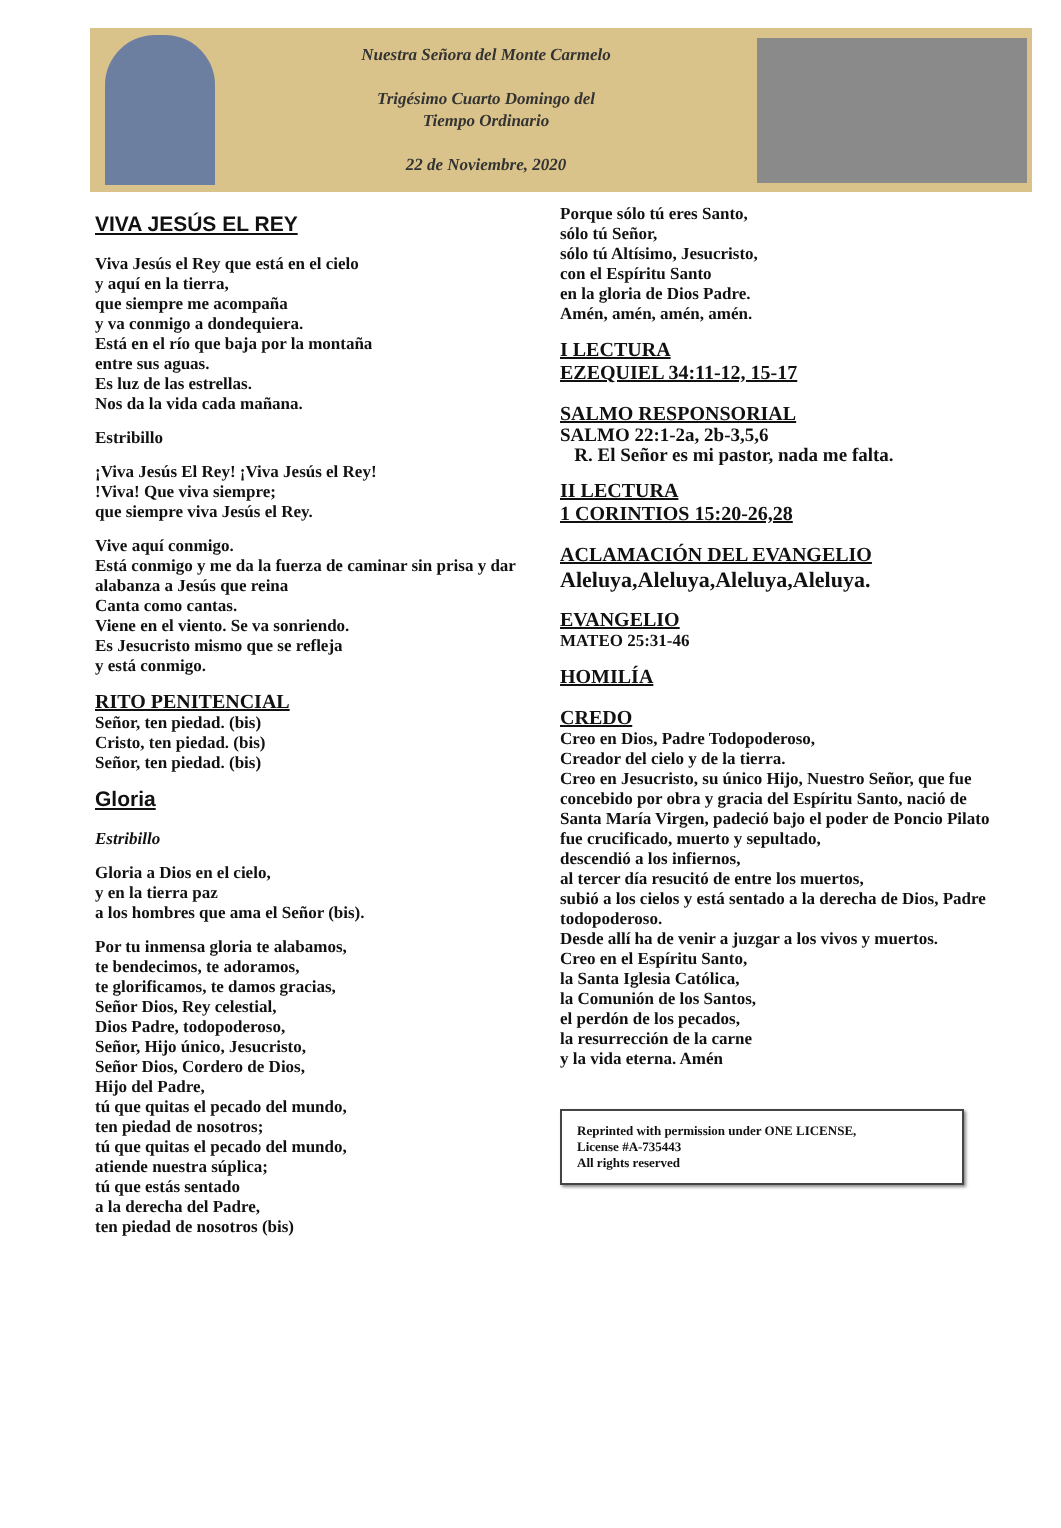Nuestra Señora del Monte Carmelo
Trigésimo Cuarto Domingo del
Tiempo Ordinario
22 de Noviembre, 2020
VIVA JESÚS EL REY
Viva Jesús el Rey que está en el cielo
y aquí en la tierra,
que siempre me acompaña
y va conmigo a dondequiera.
Está en el río que baja por la montaña
entre sus aguas.
Es luz de las estrellas.
Nos da la vida cada mañana.
Estribillo
¡Viva Jesús El Rey! ¡Viva Jesús el Rey!
!Viva! Que viva siempre;
que siempre viva Jesús el Rey.
Vive aquí conmigo.
Está conmigo y me da la fuerza de caminar sin prisa y dar alabanza a Jesús que reina
Canta como cantas.
Viene en el viento. Se va sonriendo.
Es Jesucristo mismo que se refleja
y está conmigo.
RITO PENITENCIAL
Señor, ten piedad. (bis)
Cristo, ten piedad. (bis)
Señor, ten piedad. (bis)
Gloria
Estribillo
Gloria a Dios en el cielo,
y en la tierra paz
a los hombres que ama el Señor (bis).
Por tu inmensa gloria te alabamos,
te bendecimos, te adoramos,
te glorificamos, te damos gracias,
Señor Dios, Rey celestial,
Dios Padre, todopoderoso,
Señor, Hijo único, Jesucristo,
Señor Dios, Cordero de Dios,
Hijo del Padre,
tú que quitas el pecado del mundo,
ten piedad de nosotros;
tú que quitas el pecado del mundo,
atiende nuestra súplica;
tú que estás sentado
a la derecha del Padre,
ten piedad de nosotros (bis)
Porque sólo tú eres Santo,
sólo tú Señor,
sólo tú Altísimo, Jesucristo,
con el Espíritu Santo
en la gloria de Dios Padre.
Amén, amén, amén, amén.
I LECTURA
EZEQUIEL 34:11-12, 15-17
SALMO RESPONSORIAL
SALMO 22:1-2a, 2b-3,5,6
R. El Señor es mi pastor, nada me falta.
II LECTURA
1 CORINTIOS 15:20-26,28
ACLAMACIÓN DEL EVANGELIO
Aleluya,Aleluya,Aleluya,Aleluya.
EVANGELIO
MATEO 25:31-46
HOMILÍA
CREDO
Creo en Dios, Padre Todopoderoso,
Creador del cielo y de la tierra.
Creo en Jesucristo, su único Hijo, Nuestro Señor, que fue concebido por obra y gracia del Espíritu Santo, nació de Santa María Virgen, padeció bajo el poder de Poncio Pilato fue crucificado, muerto y sepultado,
descendió a los infiernos,
al tercer día resucitó de entre los muertos,
subió a los cielos y está sentado a la derecha de Dios, Padre todopoderoso.
Desde allí ha de venir a juzgar a los vivos y muertos.
Creo en el Espíritu Santo,
la Santa Iglesia Católica,
la Comunión de los Santos,
el perdón de los pecados,
la resurrección de la carne
y la vida eterna. Amén
Reprinted with permission under ONE LICENSE,
License #A-735443
All rights reserved